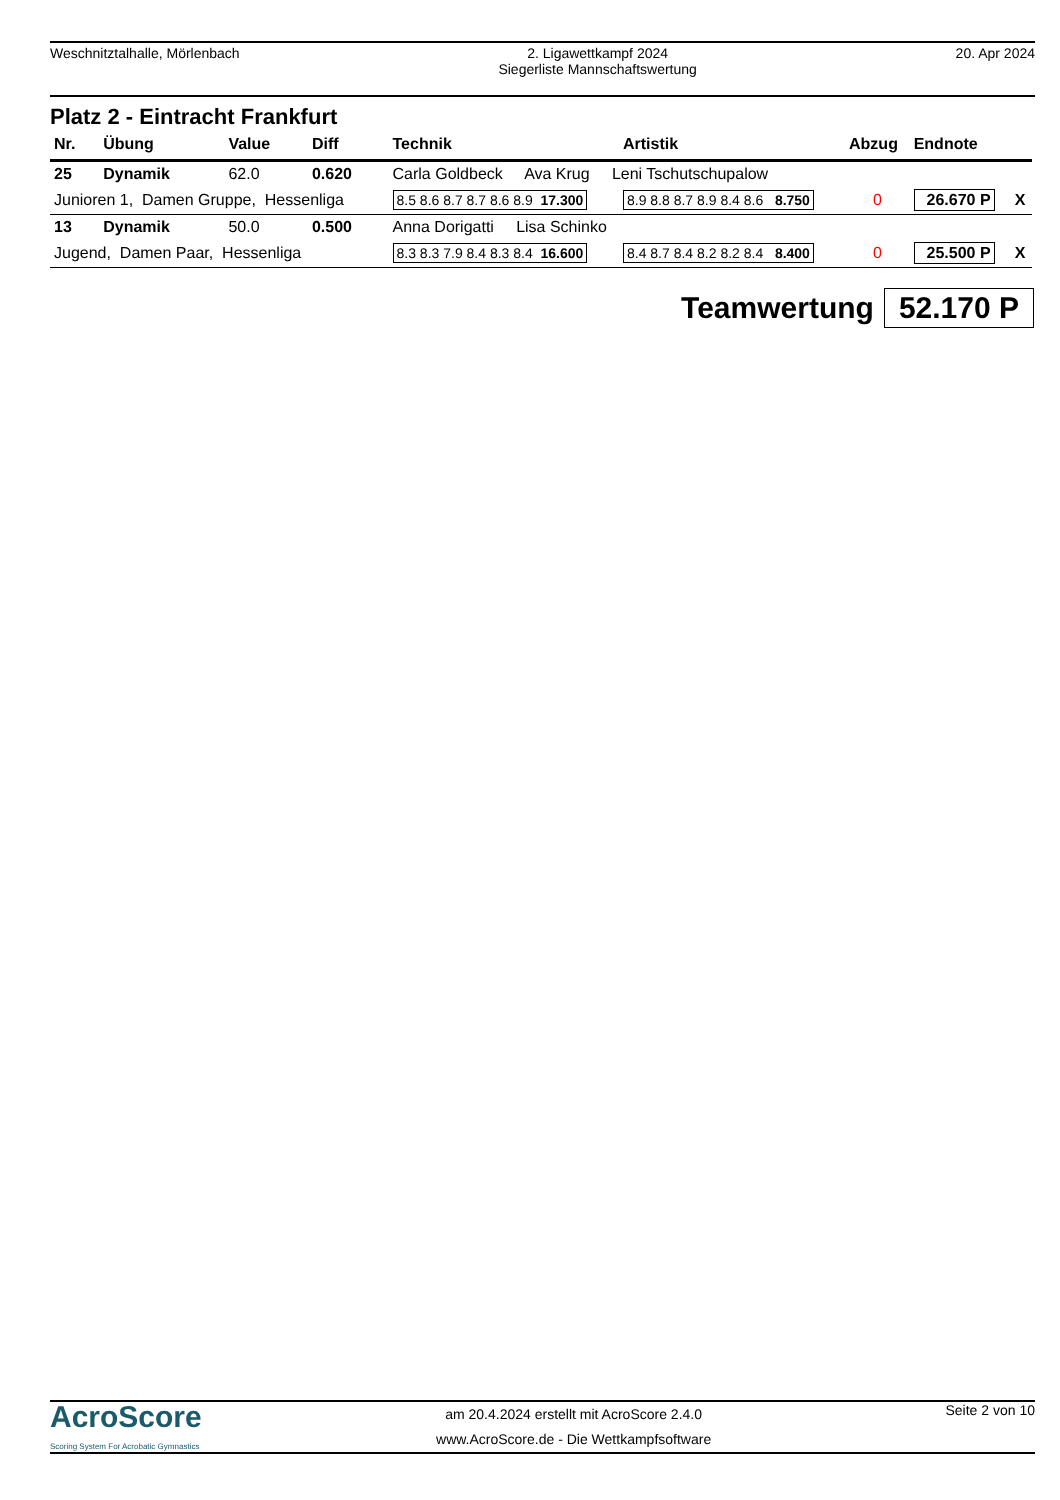Weschnitztalhalle, Mörlenbach 2. Ligawettkampf 2024
Siegerliste Mannschaftswertung
20. Apr 2024
Platz 2 - Eintracht Frankfurt
| Nr. | Übung | Value | Diff | Technik | Artistik | Abzug | Endnote | |
| --- | --- | --- | --- | --- | --- | --- | --- | --- |
| 25 | Dynamik | 62.0 | 0.620 | Carla Goldbeck Ava Krug Leni Tschutschupalow | | | | |
| Junioren 1, Damen Gruppe, Hessenliga | | | | 8.5 8.6 8.7 8.7 8.6 8.9 17.300 | 8.9 8.8 8.7 8.9 8.4 8.6 8.750 | 0 | 26.670 P | X |
| 13 | Dynamik | 50.0 | 0.500 | Anna Dorigatti Lisa Schinko | | | | |
| Jugend, Damen Paar, Hessenliga | | | | 8.3 8.3 7.9 8.4 8.3 8.4 16.600 | 8.4 8.7 8.4 8.2 8.2 8.4 8.400 | 0 | 25.500 P | X |
Teamwertung 52.170 P
AcroScore
Scoring System For Acrobatic Gymnastics
am 20.4.2024 erstellt mit AcroScore 2.4.0
www.AcroScore.de - Die Wettkampfsoftware
Seite 2 von 10